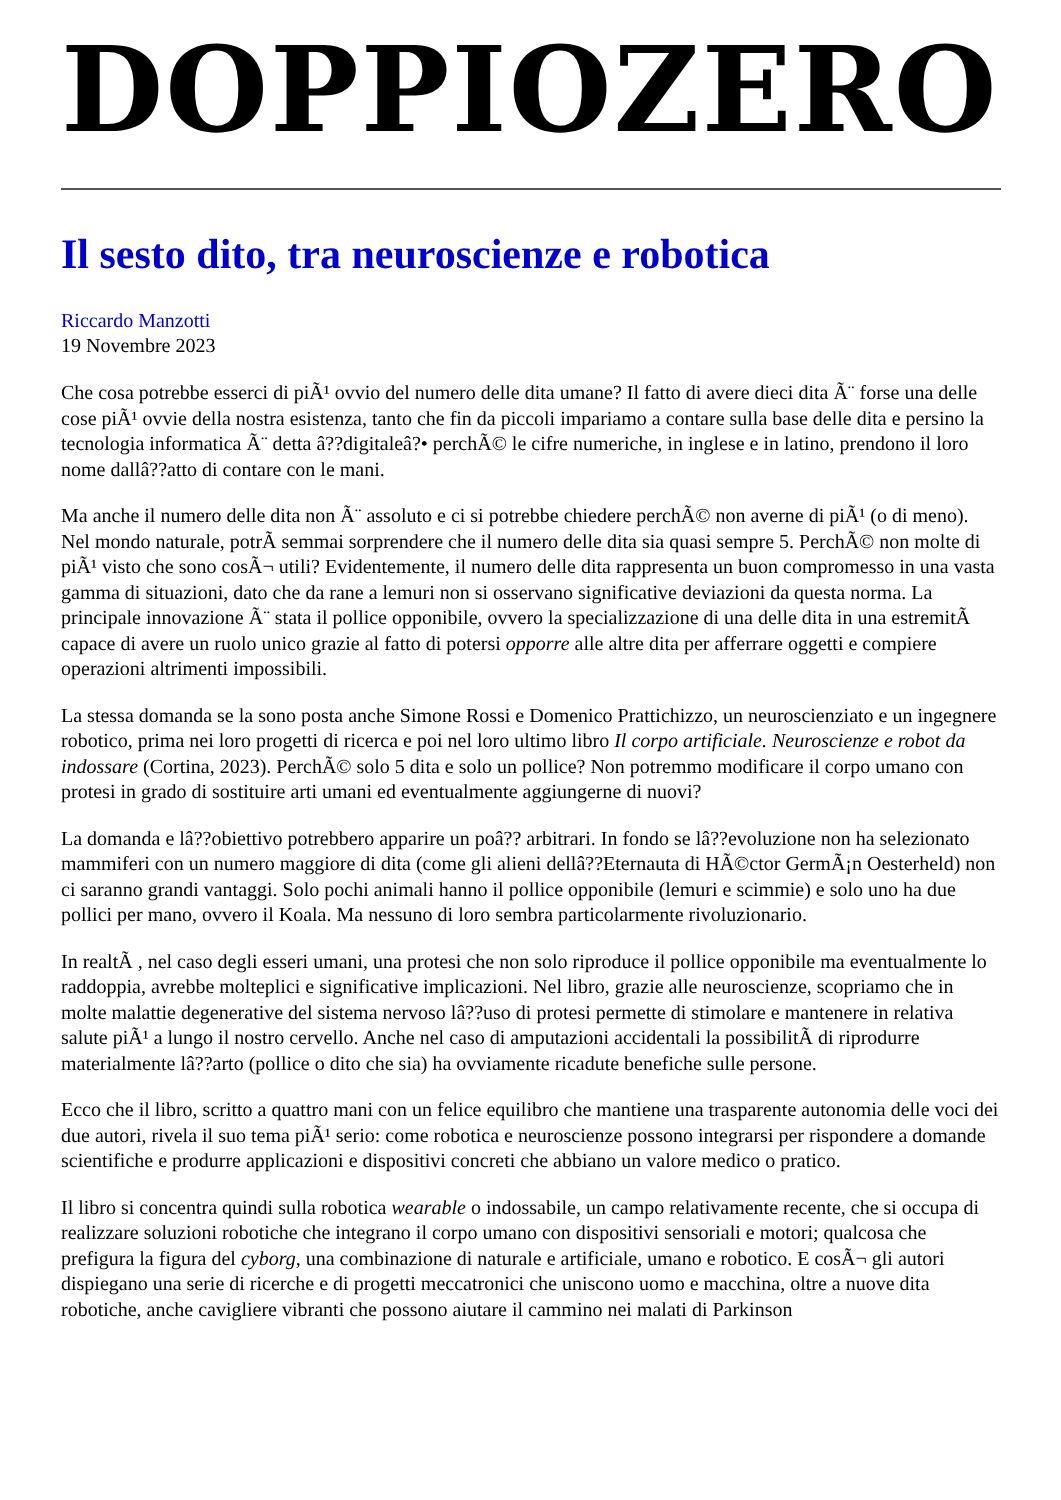DOPPIOZERO
Il sesto dito, tra neuroscienze e robotica
Riccardo Manzotti
19 Novembre 2023
Che cosa potrebbe esserci di piÃ¹ ovvio del numero delle dita umane? Il fatto di avere dieci dita Ã¨ forse una delle cose piÃ¹ ovvie della nostra esistenza, tanto che fin da piccoli impariamo a contare sulla base delle dita e persino la tecnologia informatica Ã¨ detta â??digitaleâ?• perchÃ© le cifre numeriche, in inglese e in latino, prendono il loro nome dallâ??atto di contare con le mani.
Ma anche il numero delle dita non Ã¨ assoluto e ci si potrebbe chiedere perchÃ© non averne di piÃ¹ (o di meno). Nel mondo naturale, potrÃ semmai sorprendere che il numero delle dita sia quasi sempre 5. PerchÃ© non molte di piÃ¹ visto che sono cosÃ¬ utili? Evidentemente, il numero delle dita rappresenta un buon compromesso in una vasta gamma di situazioni, dato che da rane a lemuri non si osservano significative deviazioni da questa norma. La principale innovazione Ã¨ stata il pollice opponibile, ovvero la specializzazione di una delle dita in una estremitÃ capace di avere un ruolo unico grazie al fatto di potersi opporre alle altre dita per afferrare oggetti e compiere operazioni altrimenti impossibili.
La stessa domanda se la sono posta anche Simone Rossi e Domenico Prattichizzo, un neuroscienziato e un ingegnere robotico, prima nei loro progetti di ricerca e poi nel loro ultimo libro Il corpo artificiale. Neuroscienze e robot da indossare (Cortina, 2023). PerchÃ© solo 5 dita e solo un pollice? Non potremmo modificare il corpo umano con protesi in grado di sostituire arti umani ed eventualmente aggiungerne di nuovi?
La domanda e lâ??obiettivo potrebbero apparire un poâ?? arbitrari. In fondo se lâ??evoluzione non ha selezionato mammiferi con un numero maggiore di dita (come gli alieni dellâ??Eternauta di HÃ©ctor GermÃ¡n Oesterheld) non ci saranno grandi vantaggi. Solo pochi animali hanno il pollice opponibile (lemuri e scimmie) e solo uno ha due pollici per mano, ovvero il Koala. Ma nessuno di loro sembra particolarmente rivoluzionario.
In realtÃ , nel caso degli esseri umani, una protesi che non solo riproduce il pollice opponibile ma eventualmente lo raddoppia, avrebbe molteplici e significative implicazioni. Nel libro, grazie alle neuroscienze, scopriamo che in molte malattie degenerative del sistema nervoso lâ??uso di protesi permette di stimolare e mantenere in relativa salute piÃ¹ a lungo il nostro cervello. Anche nel caso di amputazioni accidentali la possibilitÃ di riprodurre materialmente lâ??arto (pollice o dito che sia) ha ovviamente ricadute benefiche sulle persone.
Ecco che il libro, scritto a quattro mani con un felice equilibro che mantiene una trasparente autonomia delle voci dei due autori, rivela il suo tema piÃ¹ serio: come robotica e neuroscienze possono integrarsi per rispondere a domande scientifiche e produrre applicazioni e dispositivi concreti che abbiano un valore medico o pratico.
Il libro si concentra quindi sulla robotica wearable o indossabile, un campo relativamente recente, che si occupa di realizzare soluzioni robotiche che integrano il corpo umano con dispositivi sensoriali e motori; qualcosa che prefigura la figura del cyborg, una combinazione di naturale e artificiale, umano e robotico. E cosÃ¬ gli autori dispiegano una serie di ricerche e di progetti meccatronici che uniscono uomo e macchina, oltre a nuove dita robotiche, anche cavigliere vibranti che possono aiutare il cammino nei malati di Parkinson